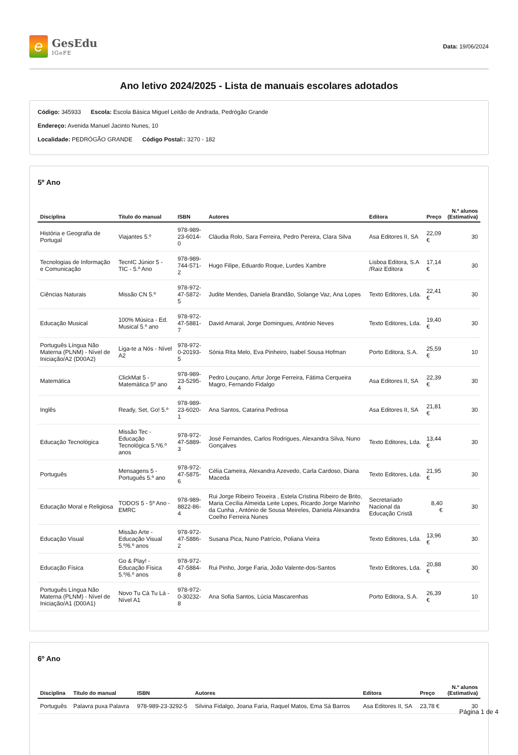e
GesEdu
IGeFE
Data: 19/06/2024
Ano letivo 2024/2025 - Lista de manuais escolares adotados
Código: 345933 Escola: Escola Básica Miguel Leitão de Andrada, Pedrógão Grande
Endereço: Avenida Manuel Jacinto Nunes, 10
Localidade: PEDRÓGÃO GRANDE Código Postal:: 3270 - 182
5º Ano
| Disciplina | Titulo do manual | ISBN | Autores | Editora | Preço | N.º alunos (Estimativa) |
| --- | --- | --- | --- | --- | --- | --- |
| História e Geografia de Portugal | Viajantes 5.º | 978-989-23-6014-0 | Cláudia Rolo, Sara Ferreira, Pedro Pereira, Clara Silva | Asa Editores II, SA | 22,09 € | 30 |
| Tecnologias de Informação e Comunicação | TecnIC Júnior 5 - TIC - 5.º Ano | 978-989-744-571-2 | Hugo Filipe, Eduardo Roque, Lurdes Xambre | Lisboa Editora, S.A /Raiz Editora | 17,14 € | 30 |
| Ciências Naturais | Missão CN 5.º | 978-972-47-5872-5 | Judite Mendes, Daniela Brandão, Solange Vaz, Ana Lopes | Texto Editores, Lda. | 22,41 € | 30 |
| Educação Musical | 100% Música - Ed. Musical 5.º ano | 978-972-47-5881-7 | David Amaral, Jorge Domingues, António Neves | Texto Editores, Lda. | 19,40 € | 30 |
| Português Língua Não Materna (PLNM) - Nível de Iniciação/A2 (D00A2) | Liga-te a Nós - Nível A2 | 978-972-0-20193-5 | Sónia Rita Melo, Eva Pinheiro, Isabel Sousa Hofman | Porto Editora, S.A. | 25,59 € | 10 |
| Matemática | ClickMat 5 - Matemática 5º ano | 978-989-23-5295-4 | Pedro Louçano, Artur Jorge Ferreira, Fátima Cerqueira Magro, Fernando Fidalgo | Asa Editores II, SA | 22,39 € | 30 |
| Inglês | Ready, Set, Go! 5.º | 978-989-23-6020-1 | Ana Santos, Catarina Pedrosa | Asa Editores II, SA | 21,81 € | 30 |
| Educação Tecnológica | Missão Tec - Educação Tecnológica 5.º/6.º anos | 978-972-47-5889-3 | José Fernandes, Carlos Rodrigues, Alexandra Silva, Nuno Gonçalves | Texto Editores, Lda. | 13,44 € | 30 |
| Português | Mensagens 5 - Português 5.º ano | 978-972-47-5875-6 | Célia Cameira, Alexandra Azevedo, Carla Cardoso, Diana Maceda | Texto Editores, Lda. | 21,95 € | 30 |
| Educação Moral e Religiosa | TODOS 5 - 5º Ano - EMRC | 978-989-8822-86-4 | Rui Jorge Ribeiro Teixeira , Estela Cristina Ribeiro de Brito, Maria Cecília Almeida Leite Lopes, Ricardo Jorge Marinho da Cunha , António de Sousa Meireles, Daniela Alexandra Coelho Ferreira Nunes | Secretariado Nacional da Educação Cristã | 8,40 € | 30 |
| Educação Visual | Missão Arte - Educação Visual 5.º/6.º anos | 978-972-47-5886-2 | Susana Pica, Nuno Patrício, Poliana Vieira | Texto Editores, Lda. | 13,96 € | 30 |
| Educação Física | Go & Play! - Educação Física 5.º/6.º anos | 978-972-47-5884-8 | Rui Pinho, Jorge Faria, João Valente-dos-Santos | Texto Editores, Lda. | 20,88 € | 30 |
| Português Língua Não Materna (PLNM) - Nível de Iniciação/A1 (D00A1) | Novo Tu Cá Tu Lá - Nível A1 | 978-972-0-30232-8 | Ana Sofia Santos, Lúcia Mascarenhas | Porto Editora, S.A. | 26,39 € | 10 |
6º Ano
| Disciplina | Titulo do manual | ISBN | Autores | Editora | Preço | N.º alunos (Estimativa) |
| --- | --- | --- | --- | --- | --- | --- |
| Português | Palavra puxa Palavra | 978-989-23-3292-5 | Silvina Fidalgo, Joana Faria, Raquel Matos, Ema Sá Barros | Asa Editores II, SA | 23,78 € | 30 |
Página 1 de 4